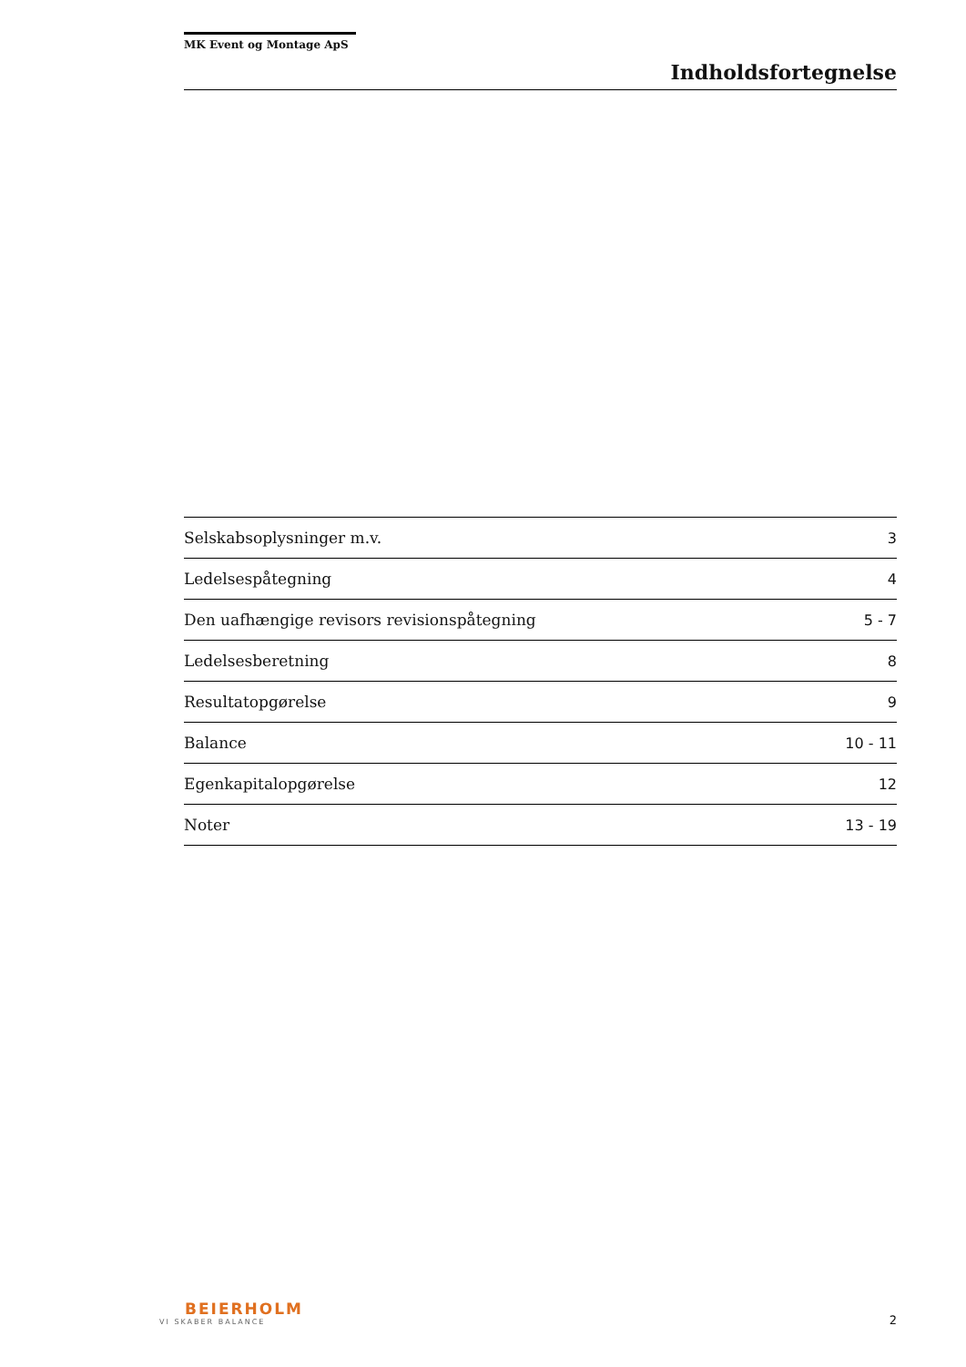MK Event og Montage ApS
Indholdsfortegnelse
| Selskabsoplysninger m.v. | 3 |
| Ledelsespåtegning | 4 |
| Den uafhængige revisors revisionspåtegning | 5 - 7 |
| Ledelsesberetning | 8 |
| Resultatopgørelse | 9 |
| Balance | 10 - 11 |
| Egenkapitalopgørelse | 12 |
| Noter | 13 - 19 |
BEIERHOLM
VI SKABER BALANCE
2